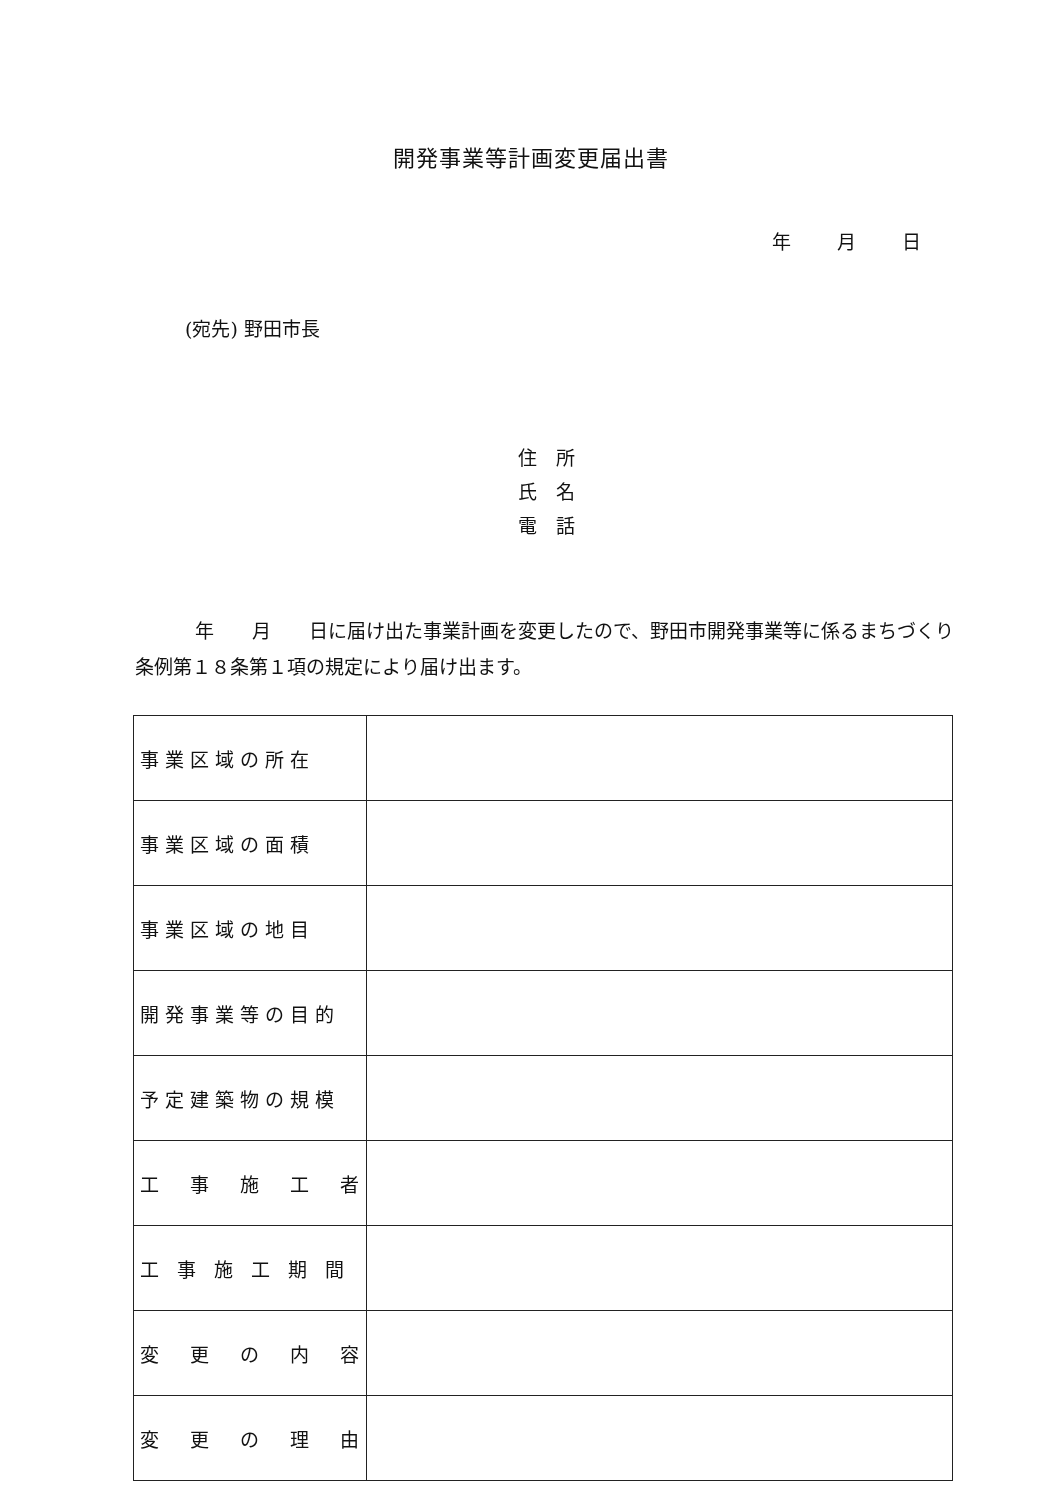開発事業等計画変更届出書
年 月 日
(宛先) 野田市長
住　所
氏　名
電　話
年　　月　　日に届け出た事業計画を変更したので、野田市開発事業等に係るまちづくり条例第１８条第１項の規定により届け出ます。
| 事業区域の所在 | |
| 事業区域の面積 | |
| 事業区域の地目 | |
| 開発事業等の目的 | |
| 予定建築物の規模 | |
| 工 事 施 工 者 | |
| 工 事 施 工 期 間 | |
| 変 更 の 内 容 | |
| 変 更 の 理 由 | |